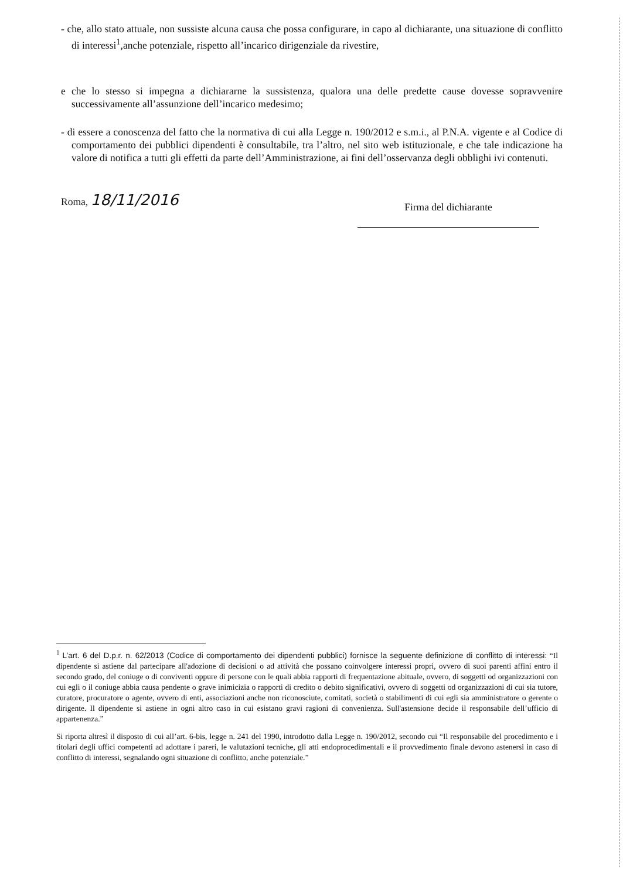- che, allo stato attuale, non sussiste alcuna causa che possa configurare, in capo al dichiarante, una situazione di conflitto di interessi<sup>1</sup>,anche potenziale, rispetto all’incarico dirigenziale da rivestire,
e che lo stesso si impegna a dichiararne la sussistenza, qualora una delle predette cause dovesse sopravvenire successivamente all’assunzione dell’incarico medesimo;
- di essere a conoscenza del fatto che la normativa di cui alla Legge n. 190/2012 e s.m.i., al P.N.A. vigente e al Codice di comportamento dei pubblici dipendenti è consultabile, tra l’altro, nel sito web istituzionale, e che tale indicazione ha valore di notifica a tutti gli effetti da parte dell’Amministrazione, ai fini dell’osservanza degli obblighi ivi contenuti.
Roma, 18/11/2016
Firma del dichiarante
<sup>1</sup> L’art. 6 del D.p.r. n. 62/2013 (Codice di comportamento dei dipendenti pubblici) fornisce la seguente definizione di conflitto di interessi: “Il dipendente si astiene dal partecipare all'adozione di decisioni o ad attività che possano coinvolgere interessi propri, ovvero di suoi parenti affini entro il secondo grado, del coniuge o di conviventi oppure di persone con le quali abbia rapporti di frequentazione abituale, ovvero, di soggetti od organizzazioni con cui egli o il coniuge abbia causa pendente o grave inimicizia o rapporti di credito o debito significativi, ovvero di soggetti od organizzazioni di cui sia tutore, curatore, procuratore o agente, ovvero di enti, associazioni anche non riconosciute, comitati, società o stabilimenti di cui egli sia amministratore o gerente o dirigente. Il dipendente si astiene in ogni altro caso in cui esistano gravi ragioni di convenienza. Sull'astensione decide il responsabile dell’ufficio di appartenenza.”
Si riporta altresì il disposto di cui all’art. 6-bis, legge n. 241 del 1990, introdotto dalla Legge n. 190/2012, secondo cui “Il responsabile del procedimento e i titolari degli uffici competenti ad adottare i pareri, le valutazioni tecniche, gli atti endoprocedimentali e il provvedimento finale devono astenersi in caso di conflitto di interessi, segnalando ogni situazione di conflitto, anche potenziale.”